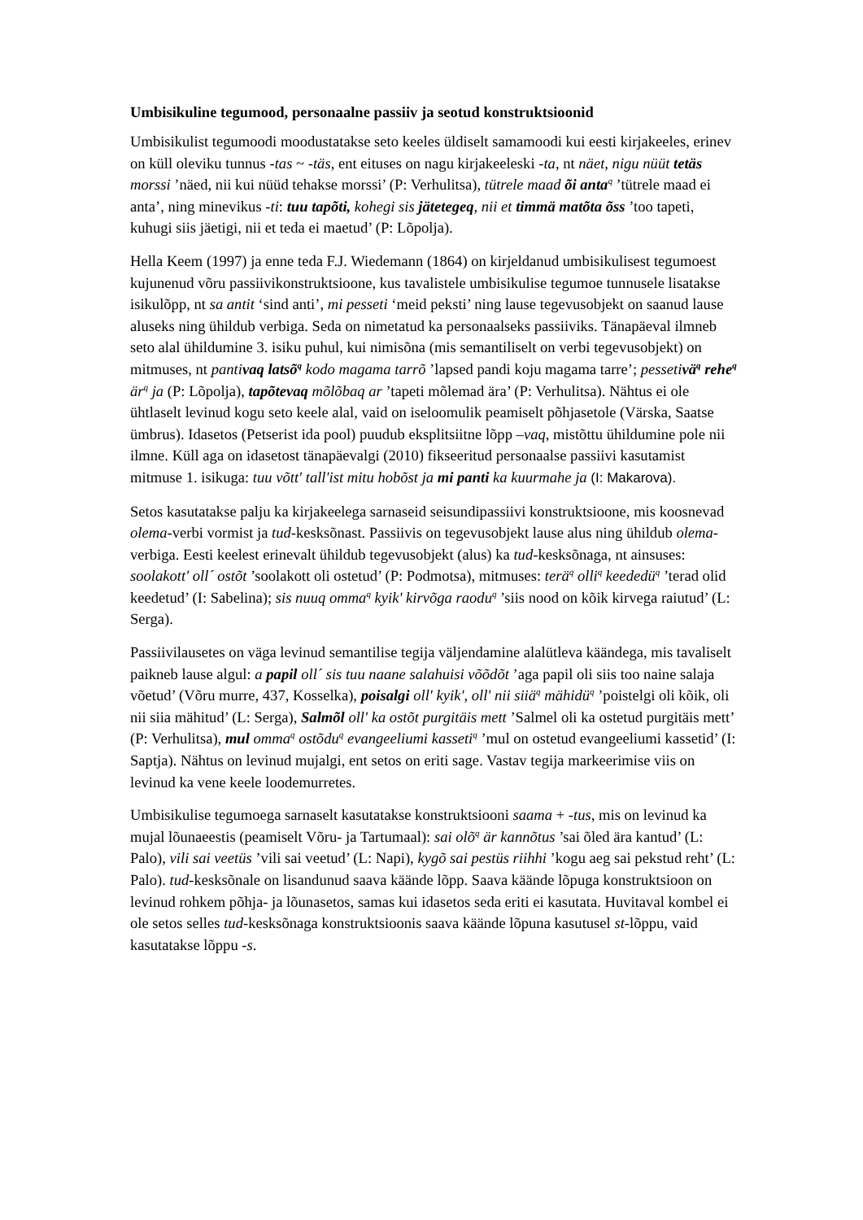Umbisikuline tegumood, personaalne passiiv ja seotud konstruktsioonid
Umbisikulist tegumoodi moodustatakse seto keeles üldiselt samamoodi kui eesti kirjakeeles, erinev on küll oleviku tunnus -tas ~ -täs, ent eituses on nagu kirjakeeleski -ta, nt näet, nigu nüüt tetäs morssi ’näed, nii kui nüüd tehakse morssi’ (P: Verhulitsa), tütrele maad õi anta<sup>q</sup> ’tütrele maad ei anta’, ning minevikus -ti: tuu tapõti, kohegi sis jätetegeq, nii et timmä matõta õss ’too tapeti, kuhugi siis jäetigi, nii et teda ei maetud’ (P: Lõpolja).
Hella Keem (1997) ja enne teda F.J. Wiedemann (1864) on kirjeldanud umbisikulisest tegumoest kujunenud võru passiivikonstruktsioone, kus tavalistele umbisikulise tegumoe tunnusele lisatakse isikulõpp, nt sa antit ‘sind anti’, mi pesseti ‘meid peksti’ ning lause tegevusobjekt on saanud lause aluseks ning ühildub verbiga. Seda on nimetatud ka personaalseks passiiviks. Tänapäeval ilmneb seto alal ühildumine 3. isiku puhul, kui nimisõna (mis semantiliselt on verbi tegevusobjekt) on mitmuses, nt pantivaq latsõ<sup>q</sup> kodo magama tarrõ ’lapsed pandi koju magama tarre’; pessetivä<sup>q</sup> rehe<sup>q</sup> är<sup>q</sup> ja (P: Lõpolja), tapõtevaq mõlõbaq ar ’tapeti mõlemad ära’ (P: Verhulitsa). Nähtus ei ole ühtlaselt levinud kogu seto keele alal, vaid on iseloomulik peamiselt põhjasetole (Värska, Saatse ümbrus). Idasetos (Petserist ida pool) puudub eksplitsiitne lõpp –vaq, mistõttu ühildumine pole nii ilmne. Küll aga on idasetost tänapäevalgi (2010) fikseeritud personaalse passiivi kasutamist mitmuse 1. isikuga: tuu võtt' tall'ist mitu hobõst ja mi panti ka kuurmahe ja (I: Makarova).
Setos kasutatakse palju ka kirjakeelega sarnaseid seisundipassiivi konstruktsioone, mis koosnevad olema-verbi vormist ja tud-kesksõnast. Passiivis on tegevusobjekt lause alus ning ühildub olema-verbiga. Eesti keelest erinevalt ühildub tegevusobjekt (alus) ka tud-kesksõnaga, nt ainsuses: soolakott' oll´ ostõt ’soolakott oli ostetud’ (P: Podmotsa), mitmuses: terä<sup>q</sup> olli<sup>q</sup> keededü<sup>q</sup> ’terad olid keedetud’ (I: Sabelina); sis nuuq omma<sup>q</sup> kyik' kirvõga raodu<sup>q</sup> ’siis nood on kõik kirvega raiutud’ (L: Serga).
Passiivilausetes on väga levinud semantilise tegija väljendamine alalütleva käändega, mis tavaliselt paikneb lause algul: a papil oll´ sis tuu naane salahuisi võõdõt ’aga papil oli siis too naine salaja võetud’ (Võru murre, 437, Kosselka), poisalgi oll' kyik', oll' nii siiä<sup>q</sup> mähidü<sup>q</sup> ’poistelgi oli kõik, oli nii siia mähitud’ (L: Serga), Salmõl oll' ka ostõt purgitäis mett ’Salmel oli ka ostetud purgitäis mett’ (P: Verhulitsa), mul omma<sup>q</sup> ostõdu<sup>q</sup> evangeeliumi kasseti<sup>q</sup> ’mul on ostetud evangeeliumi kassetid’ (I: Saptja). Nähtus on levinud mujalgi, ent setos on eriti sage. Vastav tegija markeerimise viis on levinud ka vene keele loodemurretes.
Umbisikulise tegumoega sarnaselt kasutatakse konstruktsiooni saama + -tus, mis on levinud ka mujal lõunaeestis (peamiselt Võru- ja Tartumaal): sai olõ<sup>q</sup> är kannõtus ’sai õled ära kantud’ (L: Palo), vili sai veetüs ’vili sai veetud’ (L: Napi), kygõ sai pestüs riihhi ’kogu aeg sai pekstud reht’ (L: Palo). tud-kesksõnale on lisandunud saava käände lõpp. Saava käände lõpuga konstruktsioon on levinud rohkem põhja- ja lõunasetos, samas kui idasetos seda eriti ei kasutata. Huvitaval kombel ei ole setos selles tud-kesksõnaga konstruktsioonis saava käände lõpuna kasutusel st-lõppu, vaid kasutatakse lõppu -s.